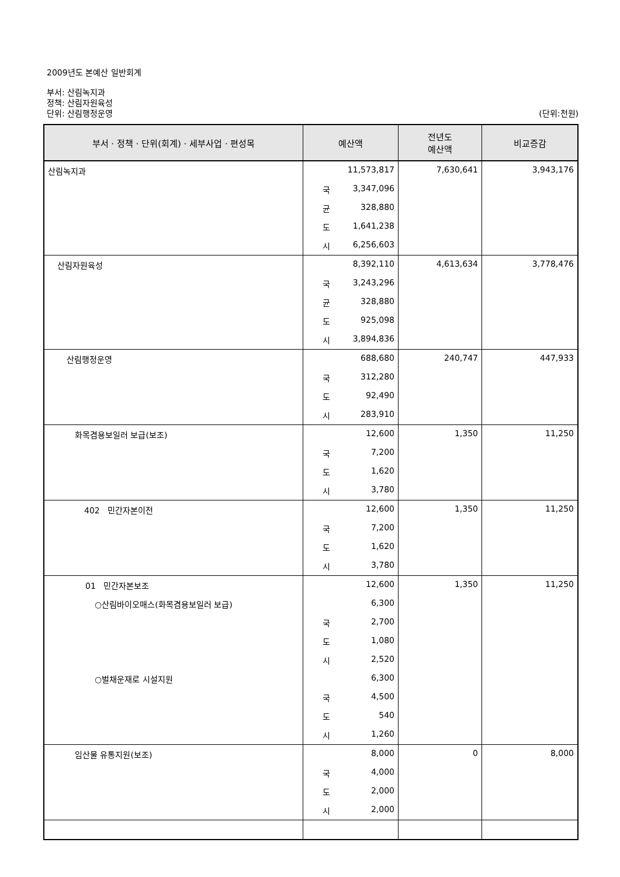2009년도 본예산 일반회계
부서: 산림녹지과
정책: 산림자원육성
단위: 산림행정운영 (단위:천원)
| 부서 · 정책 · 단위(회계) · 세부사업 · 편성목 | 예산액 | 전년도 예산액 | 비교증감 |
| --- | --- | --- | --- |
| 산림녹지과 | 11,573,817 | 7,630,641 | 3,943,176 |
| | 국 3,347,096 | | |
| | 균 328,880 | | |
| | 도 1,641,238 | | |
| | 시 6,256,603 | | |
| 산림자원육성 | 8,392,110 | 4,613,634 | 3,778,476 |
| | 국 3,243,296 | | |
| | 균 328,880 | | |
| | 도 925,098 | | |
| | 시 3,894,836 | | |
| 산림행정운영 | 688,680 | 240,747 | 447,933 |
| | 국 312,280 | | |
| | 도 92,490 | | |
| | 시 283,910 | | |
| 화목겸용보일러 보급(보조) | 12,600 | 1,350 | 11,250 |
| | 국 7,200 | | |
| | 도 1,620 | | |
| | 시 3,780 | | |
| 402 민간자본이전 | 12,600 | 1,350 | 11,250 |
| | 국 7,200 | | |
| | 도 1,620 | | |
| | 시 3,780 | | |
| 01 민간자본보조 | 12,600 | 1,350 | 11,250 |
| ○산림바이오매스(화목겸용보일러 보급) | 6,300 | | |
| | 국 2,700 | | |
| | 도 1,080 | | |
| | 시 2,520 | | |
| ○벌채운재로 시설지원 | 6,300 | | |
| | 국 4,500 | | |
| | 도 540 | | |
| | 시 1,260 | | |
| 임산물 유통지원(보조) | 8,000 | 0 | 8,000 |
| | 국 4,000 | | |
| | 도 2,000 | | |
| | 시 2,000 | | |